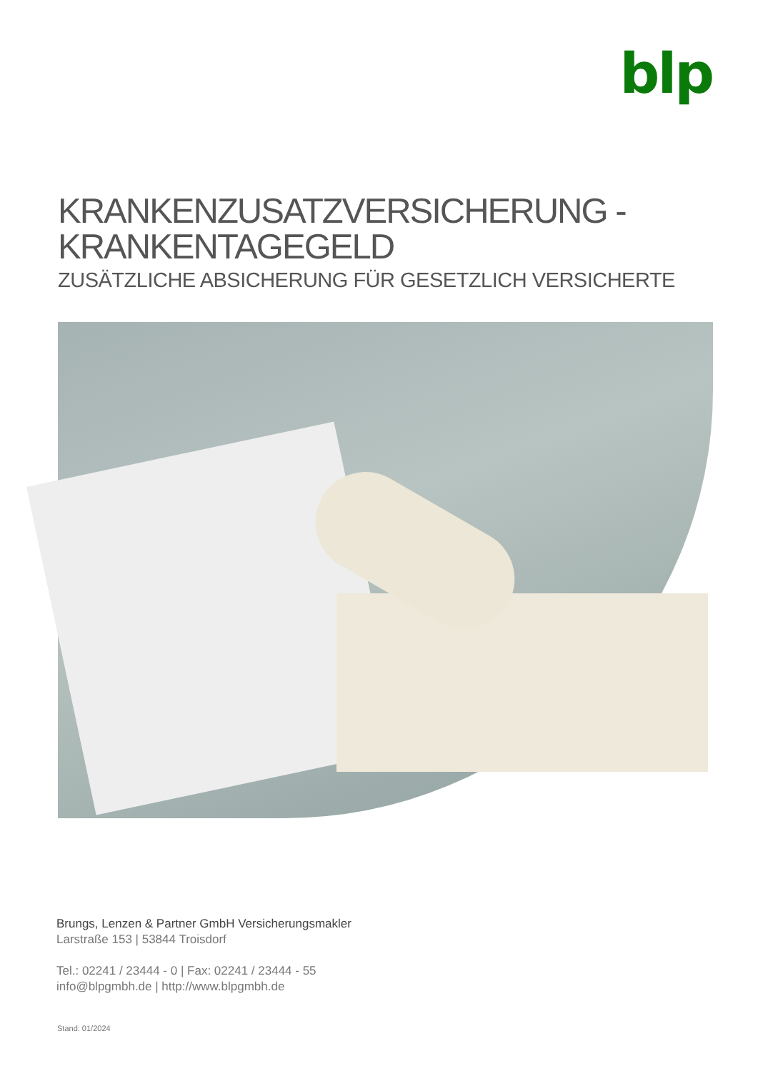blp
KRANKENZUSATZVERSICHERUNG -
KRANKENTAGEGELD
ZUSÄTZLICHE ABSICHERUNG FÜR GESETZLICH VERSICHERTE
Brungs, Lenzen & Partner GmbH Versicherungsmakler
Larstraße 153 | 53844 Troisdorf
Tel.: 02241 / 23444 - 0 | Fax: 02241 / 23444 - 55
info@blpgmbh.de | http://www.blpgmbh.de
Stand: 01/2024